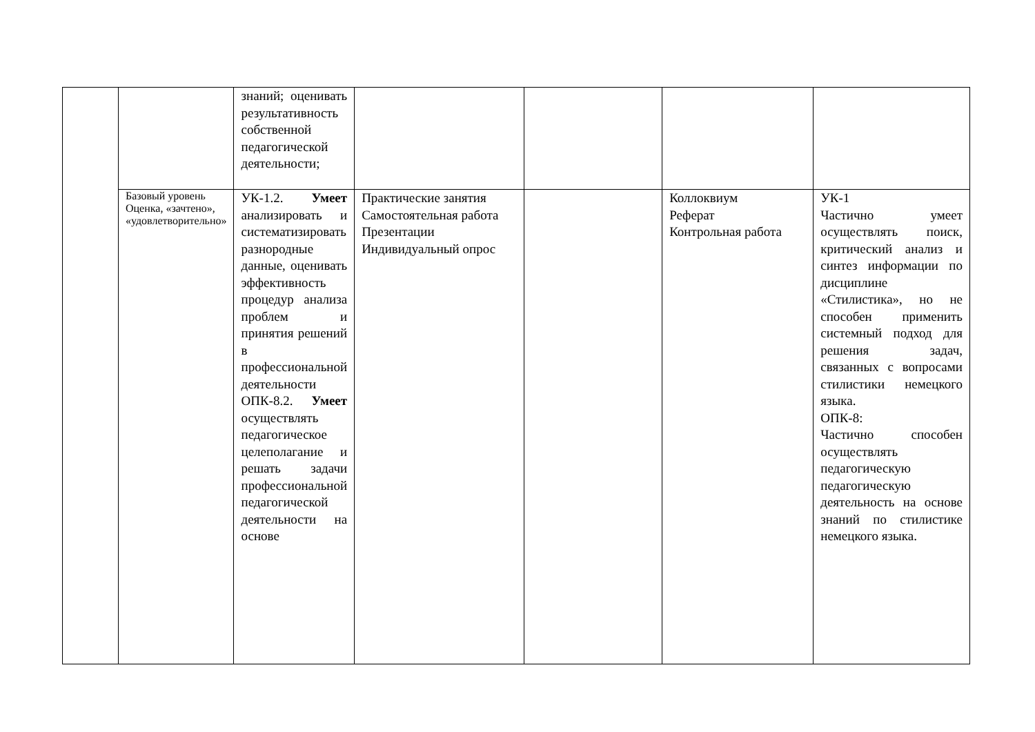| | | знаний; оценивать результативность собственной педагогической деятельности; | | | | |
| | Базовый уровень Оценка, «зачтено», «удовлетворительно» | УК-1.2. Умеет анализировать и систематизировать разнородные данные, оценивать эффективность процедур анализа проблем и принятия решений в профессиональной деятельности ОПК-8.2. Умеет осуществлять педагогическое целеполагание и решать задачи профессиональной педагогической деятельности на основе | Практические занятия Самостоятельная работа Презентации Индивидуальный опрос | | Коллоквиум Реферат Контрольная работа | УК-1 Частично умеет осуществлять поиск, критический анализ и синтез информации по дисциплине «Стилистика», но не способен применить системный подход для решения задач, связанных с вопросами стилистики немецкого языка. ОПК-8: Частично способен осуществлять педагогическую педагогическую деятельность на основе знаний по стилистике немецкого языка. |